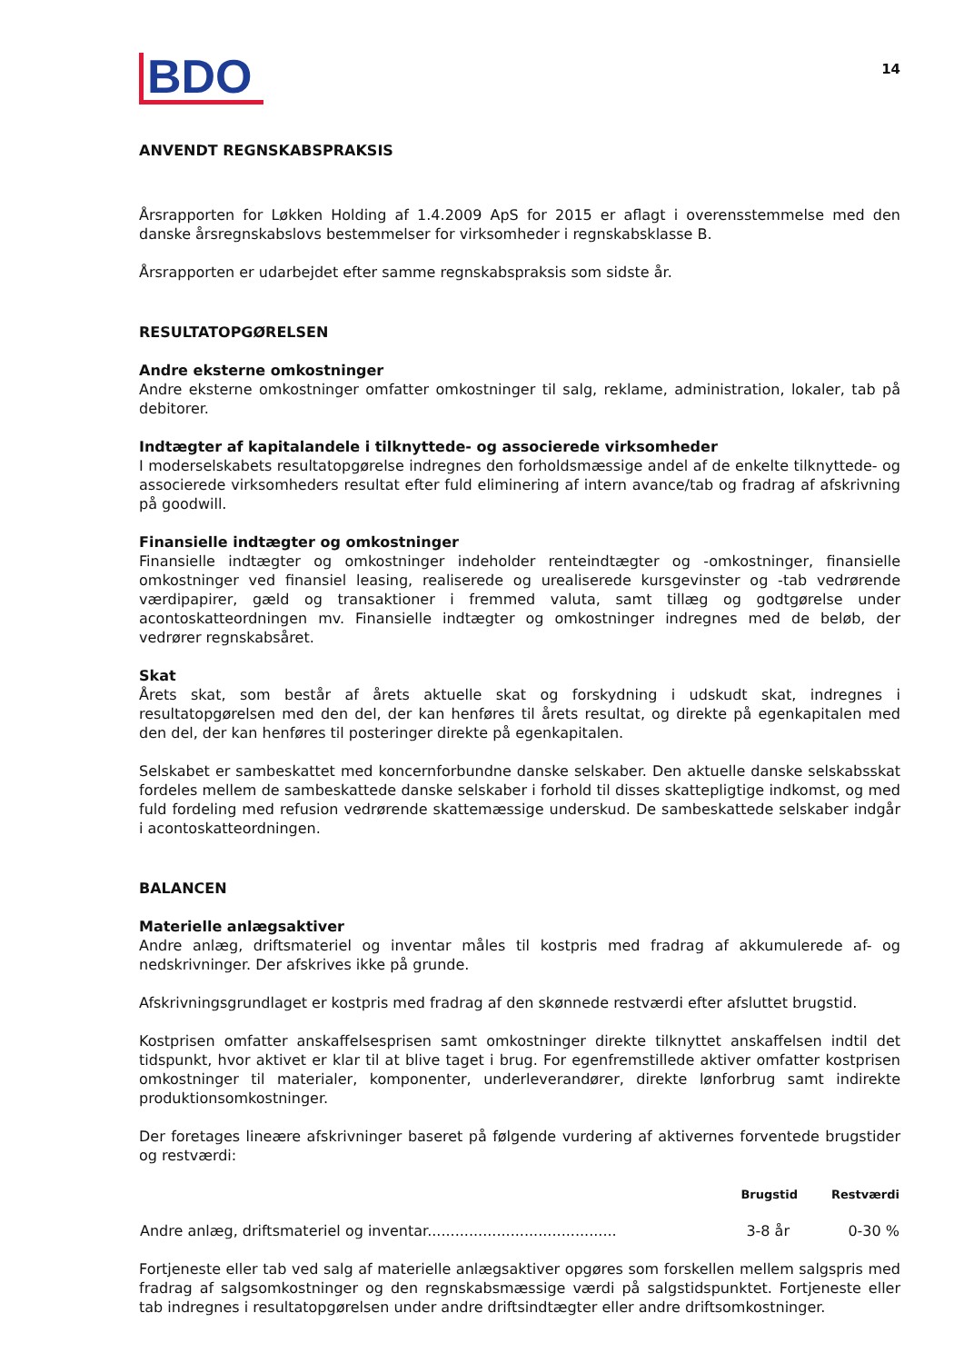BDO
14
ANVENDT REGNSKABSPRAKSIS
Årsrapporten for Løkken Holding af 1.4.2009 ApS for 2015 er aflagt i overensstemmelse med den danske årsregnskabslovs bestemmelser for virksomheder i regnskabsklasse B.
Årsrapporten er udarbejdet efter samme regnskabspraksis som sidste år.
RESULTATOPGØRELSEN
Andre eksterne omkostninger
Andre eksterne omkostninger omfatter omkostninger til salg, reklame, administration, lokaler, tab på debitorer.
Indtægter af kapitalandele i tilknyttede- og associerede virksomheder
I moderselskabets resultatopgørelse indregnes den forholdsmæssige andel af de enkelte tilknyttede- og associerede virksomheders resultat efter fuld eliminering af intern avance/tab og fradrag af afskrivning på goodwill.
Finansielle indtægter og omkostninger
Finansielle indtægter og omkostninger indeholder renteindtægter og -omkostninger, finansielle omkostninger ved finansiel leasing, realiserede og urealiserede kursgevinster og -tab vedrørende værdipapirer, gæld og transaktioner i fremmed valuta, samt tillæg og godtgørelse under acontoskatteordningen mv. Finansielle indtægter og omkostninger indregnes med de beløb, der vedrører regnskabsåret.
Skat
Årets skat, som består af årets aktuelle skat og forskydning i udskudt skat, indregnes i resultatopgørelsen med den del, der kan henføres til årets resultat, og direkte på egenkapitalen med den del, der kan henføres til posteringer direkte på egenkapitalen.
Selskabet er sambeskattet med koncernforbundne danske selskaber. Den aktuelle danske selskabsskat fordeles mellem de sambeskattede danske selskaber i forhold til disses skattepligtige indkomst, og med fuld fordeling med refusion vedrørende skattemæssige underskud. De sambeskattede selskaber indgår i acontoskatteordningen.
BALANCEN
Materielle anlægsaktiver
Andre anlæg, driftsmateriel og inventar måles til kostpris med fradrag af akkumulerede af- og nedskrivninger. Der afskrives ikke på grunde.
Afskrivningsgrundlaget er kostpris med fradrag af den skønnede restværdi efter afsluttet brugstid.
Kostprisen omfatter anskaffelsesprisen samt omkostninger direkte tilknyttet anskaffelsen indtil det tidspunkt, hvor aktivet er klar til at blive taget i brug. For egenfremstillede aktiver omfatter kostprisen omkostninger til materialer, komponenter, underleverandører, direkte lønforbrug samt indirekte produktionsomkostninger.
Der foretages lineære afskrivninger baseret på følgende vurdering af aktivernes forventede brugstider og restværdi:
| | Brugstid | Restværdi |
| --- | --- | --- |
| Andre anlæg, driftsmateriel og inventar......................................... | 3-8 år | 0-30 % |
Fortjeneste eller tab ved salg af materielle anlægsaktiver opgøres som forskellen mellem salgspris med fradrag af salgsomkostninger og den regnskabsmæssige værdi på salgstidspunktet. Fortjeneste eller tab indregnes i resultatopgørelsen under andre driftsindtægter eller andre driftsomkostninger.